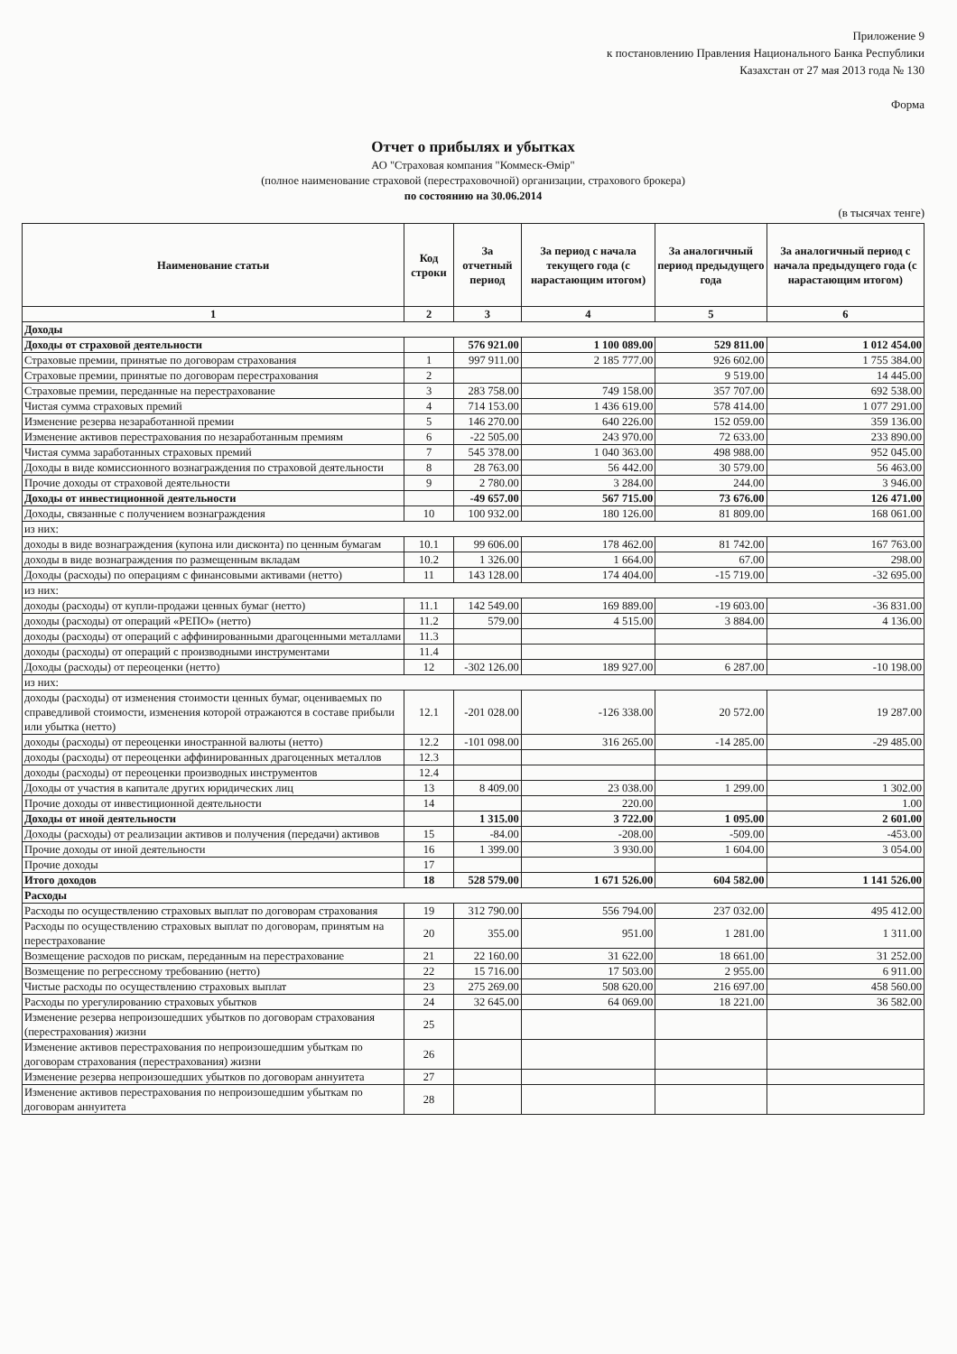Приложение 9
к постановлению Правления Национального Банка Республики
Казахстан от 27 мая 2013 года № 130
Форма
Отчет о прибылях и убытках
АО "Страховая компания "Коммеск-Өмір"
(полное наименование страховой (перестраховочной) организации, страхового брокера)
по состоянию на 30.06.2014
(в тысячах тенге)
| Наименование статьи | Код строки | За отчетный период | За период с начала текущего года (с нарастающим итогом) | За аналогичный период предыдущего года | За аналогичный период с начала предыдущего года (с нарастающим итогом) |
| --- | --- | --- | --- | --- | --- |
| 1 | 2 | 3 | 4 | 5 | 6 |
| Доходы | | | | | |
| Доходы от страховой деятельности | | 576 921.00 | 1 100 089.00 | 529 811.00 | 1 012 454.00 |
| Страховые премии, принятые по договорам страхования | 1 | 997 911.00 | 2 185 777.00 | 926 602.00 | 1 755 384.00 |
| Страховые премии, принятые по договорам перестрахования | 2 | | | 9 519.00 | 14 445.00 |
| Страховые премии, переданные на перестрахование | 3 | 283 758.00 | 749 158.00 | 357 707.00 | 692 538.00 |
| Чистая сумма страховых премий | 4 | 714 153.00 | 1 436 619.00 | 578 414.00 | 1 077 291.00 |
| Изменение резерва незаработанной премии | 5 | 146 270.00 | 640 226.00 | 152 059.00 | 359 136.00 |
| Изменение активов перестрахования по незаработанным премиям | 6 | -22 505.00 | 243 970.00 | 72 633.00 | 233 890.00 |
| Чистая сумма заработанных страховых премий | 7 | 545 378.00 | 1 040 363.00 | 498 988.00 | 952 045.00 |
| Доходы в виде комиссионного вознаграждения по страховой деятельности | 8 | 28 763.00 | 56 442.00 | 30 579.00 | 56 463.00 |
| Прочие доходы от страховой деятельности | 9 | 2 780.00 | 3 284.00 | 244.00 | 3 946.00 |
| Доходы от инвестиционной деятельности | | -49 657.00 | 567 715.00 | 73 676.00 | 126 471.00 |
| Доходы, связанные с получением вознаграждения | 10 | 100 932.00 | 180 126.00 | 81 809.00 | 168 061.00 |
| из них: | | | | | |
| доходы в виде вознаграждения (купона или дисконта) по ценным бумагам | 10.1 | 99 606.00 | 178 462.00 | 81 742.00 | 167 763.00 |
| доходы в виде вознаграждения по размещенным вкладам | 10.2 | 1 326.00 | 1 664.00 | 67.00 | 298.00 |
| Доходы (расходы) по операциям с финансовыми активами (нетто) | 11 | 143 128.00 | 174 404.00 | -15 719.00 | -32 695.00 |
| из них: | | | | | |
| доходы (расходы) от купли-продажи ценных бумаг (нетто) | 11.1 | 142 549.00 | 169 889.00 | -19 603.00 | -36 831.00 |
| доходы (расходы) от операций «РЕПО» (нетто) | 11.2 | 579.00 | 4 515.00 | 3 884.00 | 4 136.00 |
| доходы (расходы) от операций с аффинированными драгоценными металлами | 11.3 | | | | |
| доходы (расходы) от операций с производными инструментами | 11.4 | | | | |
| Доходы (расходы) от переоценки (нетто) | 12 | -302 126.00 | 189 927.00 | 6 287.00 | -10 198.00 |
| из них: | | | | | |
| доходы (расходы) от изменения стоимости ценных бумаг, оцениваемых по справедливой стоимости, изменения которой отражаются в составе прибыли или убытка (нетто) | 12.1 | -201 028.00 | -126 338.00 | 20 572.00 | 19 287.00 |
| доходы (расходы) от переоценки иностранной валюты (нетто) | 12.2 | -101 098.00 | 316 265.00 | -14 285.00 | -29 485.00 |
| доходы (расходы) от переоценки аффинированных драгоценных металлов | 12.3 | | | | |
| доходы (расходы) от переоценки производных инструментов | 12.4 | | | | |
| Доходы от участия в капитале других юридических лиц | 13 | 8 409.00 | 23 038.00 | 1 299.00 | 1 302.00 |
| Прочие доходы от инвестиционной деятельности | 14 | | 220.00 | | 1.00 |
| Доходы от иной деятельности | | 1 315.00 | 3 722.00 | 1 095.00 | 2 601.00 |
| Доходы (расходы) от реализации активов и получения (передачи) активов | 15 | -84.00 | -208.00 | -509.00 | -453.00 |
| Прочие доходы от иной деятельности | 16 | 1 399.00 | 3 930.00 | 1 604.00 | 3 054.00 |
| Прочие доходы | 17 | | | | |
| Итого доходов | 18 | 528 579.00 | 1 671 526.00 | 604 582.00 | 1 141 526.00 |
| Расходы | | | | | |
| Расходы по осуществлению страховых выплат по договорам страхования | 19 | 312 790.00 | 556 794.00 | 237 032.00 | 495 412.00 |
| Расходы по осуществлению страховых выплат по договорам, принятым на перестрахование | 20 | 355.00 | 951.00 | 1 281.00 | 1 311.00 |
| Возмещение расходов по рискам, переданным на перестрахование | 21 | 22 160.00 | 31 622.00 | 18 661.00 | 31 252.00 |
| Возмещение по регрессному требованию (нетто) | 22 | 15 716.00 | 17 503.00 | 2 955.00 | 6 911.00 |
| Чистые расходы по осуществлению страховых выплат | 23 | 275 269.00 | 508 620.00 | 216 697.00 | 458 560.00 |
| Расходы по урегулированию страховых убытков | 24 | 32 645.00 | 64 069.00 | 18 221.00 | 36 582.00 |
| Изменение резерва непроизошедших убытков по договорам страхования (перестрахования) жизни | 25 | | | | |
| Изменение активов перестрахования по непроизошедшим убыткам по договорам страхования (перестрахования) жизни | 26 | | | | |
| Изменение резерва непроизошедших убытков по договорам аннуитета | 27 | | | | |
| Изменение активов перестрахования по непроизошедшим убыткам по договорам аннуитета | 28 | | | | |